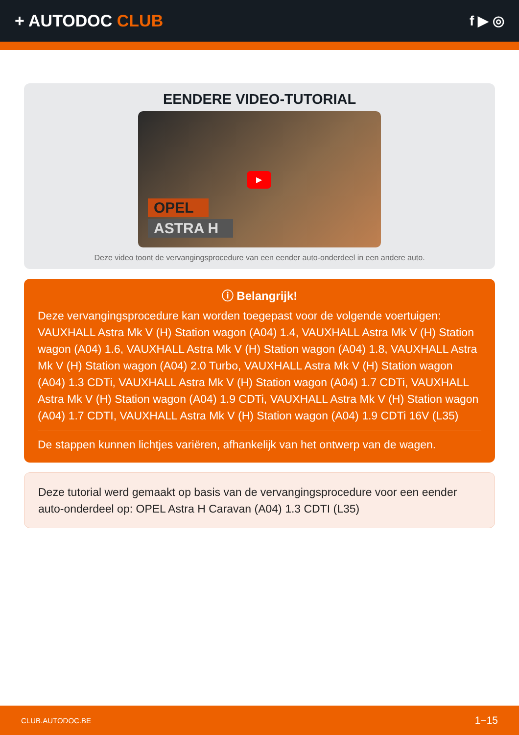+ AUTODOC CLUB
f ▶ ◎
EENDERE VIDEO-TUTORIAL
▶
OPEL
ASTRA H
Deze video toont de vervangingsprocedure van een eender auto-onderdeel in een andere auto.
ⓘ Belangrijk!
Deze vervangingsprocedure kan worden toegepast voor de volgende voertuigen: VAUXHALL Astra Mk V (H) Station wagon (A04) 1.4, VAUXHALL Astra Mk V (H) Station wagon (A04) 1.6, VAUXHALL Astra Mk V (H) Station wagon (A04) 1.8, VAUXHALL Astra Mk V (H) Station wagon (A04) 2.0 Turbo, VAUXHALL Astra Mk V (H) Station wagon (A04) 1.3 CDTi, VAUXHALL Astra Mk V (H) Station wagon (A04) 1.7 CDTi, VAUXHALL Astra Mk V (H) Station wagon (A04) 1.9 CDTi, VAUXHALL Astra Mk V (H) Station wagon (A04) 1.7 CDTI, VAUXHALL Astra Mk V (H) Station wagon (A04) 1.9 CDTi 16V (L35)
De stappen kunnen lichtjes variëren, afhankelijk van het ontwerp van de wagen.
Deze tutorial werd gemaakt op basis van de vervangingsprocedure voor een eender auto-onderdeel op: OPEL Astra H Caravan (A04) 1.3 CDTI (L35)
CLUB.AUTODOC.BE 1−15